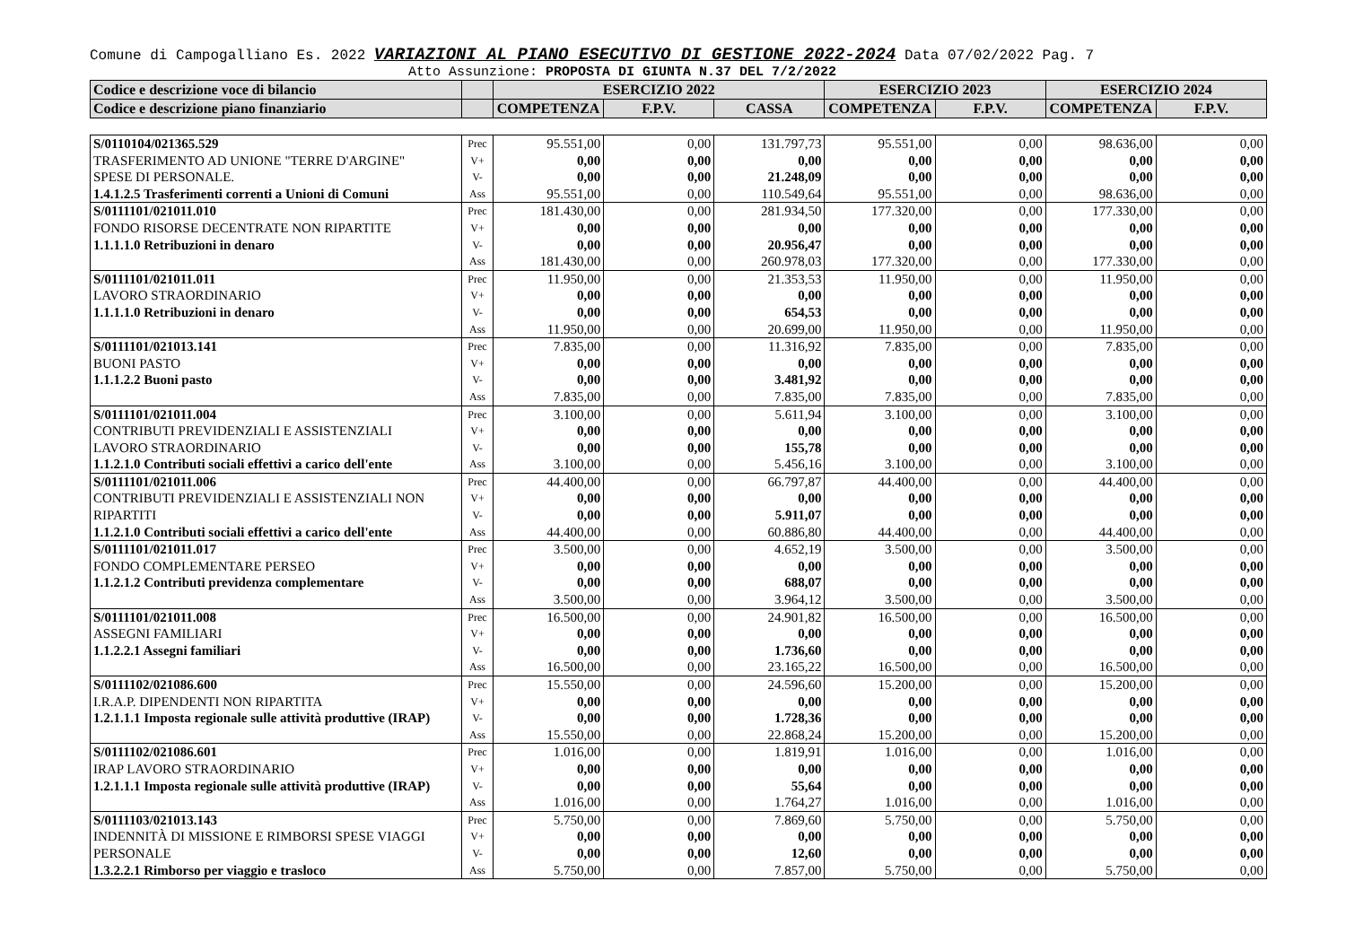Comune di Campogalliano Es. 2022 VARIAZIONI AL PIANO ESECUTIVO DI GESTIONE 2022-2024 Data 07/02/2022 Pag. 7
Atto Assunzione: PROPOSTA DI GIUNTA N.37 DEL 7/2/2022
| Codice e descrizione voce di bilancio | | ESERCIZIO 2022 | | | ESERCIZIO 2023 | | ESERCIZIO 2024 | |
| Codice e descrizione piano finanziario | | COMPETENZA | F.P.V. | CASSA | COMPETENZA | F.P.V. | COMPETENZA | F.P.V. |
| S/0110104/021365.529 TRASFERIMENTO AD UNIONE "TERRE D'ARGINE" SPESE DI PERSONALE. 1.4.1.2.5 Trasferimenti correnti a Unioni di Comuni | Prec V+ V- Ass | 95.551,00 0,00 0,00 95.551,00 | 0,00 0,00 0,00 0,00 | 131.797,73 0,00 21.248,09 110.549,64 | 95.551,00 0,00 0,00 95.551,00 | 0,00 0,00 0,00 0,00 | 98.636,00 0,00 0,00 98.636,00 | 0,00 0,00 0,00 0,00 |
| S/0111101/021011.010 FONDO RISORSE DECENTRATE NON RIPARTITE 1.1.1.1.0 Retribuzioni in denaro | Prec V+ V- Ass | 181.430,00 0,00 0,00 181.430,00 | 0,00 0,00 0,00 0,00 | 281.934,50 0,00 20.956,47 260.978,03 | 177.320,00 0,00 0,00 177.320,00 | 0,00 0,00 0,00 0,00 | 177.330,00 0,00 0,00 177.330,00 | 0,00 0,00 0,00 0,00 |
| S/0111101/021011.011 LAVORO STRAORDINARIO 1.1.1.1.0 Retribuzioni in denaro | Prec V+ V- Ass | 11.950,00 0,00 0,00 11.950,00 | 0,00 0,00 0,00 0,00 | 21.353,53 0,00 654,53 20.699,00 | 11.950,00 0,00 0,00 11.950,00 | 0,00 0,00 0,00 0,00 | 11.950,00 0,00 0,00 11.950,00 | 0,00 0,00 0,00 0,00 |
| S/0111101/021013.141 BUONI PASTO 1.1.1.2.2 Buoni pasto | Prec V+ V- Ass | 7.835,00 0,00 0,00 7.835,00 | 0,00 0,00 0,00 0,00 | 11.316,92 0,00 3.481,92 7.835,00 | 7.835,00 0,00 0,00 7.835,00 | 0,00 0,00 0,00 0,00 | 7.835,00 0,00 0,00 7.835,00 | 0,00 0,00 0,00 0,00 |
| S/0111101/021011.004 CONTRIBUTI PREVIDENZIALI E ASSISTENZIALI LAVORO STRAORDINARIO 1.1.2.1.0 Contributi sociali effettivi a carico dell'ente | Prec V+ V- Ass | 3.100,00 0,00 0,00 3.100,00 | 0,00 0,00 0,00 0,00 | 5.611,94 0,00 155,78 5.456,16 | 3.100,00 0,00 0,00 3.100,00 | 0,00 0,00 0,00 0,00 | 3.100,00 0,00 0,00 3.100,00 | 0,00 0,00 0,00 0,00 |
| S/0111101/021011.006 CONTRIBUTI PREVIDENZIALI E ASSISTENZIALI NON RIPARTITI 1.1.2.1.0 Contributi sociali effettivi a carico dell'ente | Prec V+ V- Ass | 44.400,00 0,00 0,00 44.400,00 | 0,00 0,00 0,00 0,00 | 66.797,87 0,00 5.911,07 60.886,80 | 44.400,00 0,00 0,00 44.400,00 | 0,00 0,00 0,00 0,00 | 44.400,00 0,00 0,00 44.400,00 | 0,00 0,00 0,00 0,00 |
| S/0111101/021011.017 FONDO COMPLEMENTARE PERSEO 1.1.2.1.2 Contributi previdenza complementare | Prec V+ V- Ass | 3.500,00 0,00 0,00 3.500,00 | 0,00 0,00 0,00 0,00 | 4.652,19 0,00 688,07 3.964,12 | 3.500,00 0,00 0,00 3.500,00 | 0,00 0,00 0,00 0,00 | 3.500,00 0,00 0,00 3.500,00 | 0,00 0,00 0,00 0,00 |
| S/0111101/021011.008 ASSEGNI FAMILIARI 1.1.2.2.1 Assegni familiari | Prec V+ V- Ass | 16.500,00 0,00 0,00 16.500,00 | 0,00 0,00 0,00 0,00 | 24.901,82 0,00 1.736,60 23.165,22 | 16.500,00 0,00 0,00 16.500,00 | 0,00 0,00 0,00 0,00 | 16.500,00 0,00 0,00 16.500,00 | 0,00 0,00 0,00 0,00 |
| S/0111102/021086.600 I.R.A.P. DIPENDENTI NON RIPARTITA 1.2.1.1.1 Imposta regionale sulle attività produttive (IRAP) | Prec V+ V- Ass | 15.550,00 0,00 0,00 15.550,00 | 0,00 0,00 0,00 0,00 | 24.596,60 0,00 1.728,36 22.868,24 | 15.200,00 0,00 0,00 15.200,00 | 0,00 0,00 0,00 0,00 | 15.200,00 0,00 0,00 15.200,00 | 0,00 0,00 0,00 0,00 |
| S/0111102/021086.601 IRAP LAVORO STRAORDINARIO 1.2.1.1.1 Imposta regionale sulle attività produttive (IRAP) | Prec V+ V- Ass | 1.016,00 0,00 0,00 1.016,00 | 0,00 0,00 0,00 0,00 | 1.819,91 0,00 55,64 1.764,27 | 1.016,00 0,00 0,00 1.016,00 | 0,00 0,00 0,00 0,00 | 1.016,00 0,00 0,00 1.016,00 | 0,00 0,00 0,00 0,00 |
| S/0111103/021013.143 INDENNITÀ DI MISSIONE E RIMBORSI SPESE VIAGGI PERSONALE 1.3.2.2.1 Rimborso per viaggio e trasloco | Prec V+ V- Ass | 5.750,00 0,00 0,00 5.750,00 | 0,00 0,00 0,00 0,00 | 7.869,60 0,00 12,60 7.857,00 | 5.750,00 0,00 0,00 5.750,00 | 0,00 0,00 0,00 0,00 | 5.750,00 0,00 0,00 5.750,00 | 0,00 0,00 0,00 0,00 |